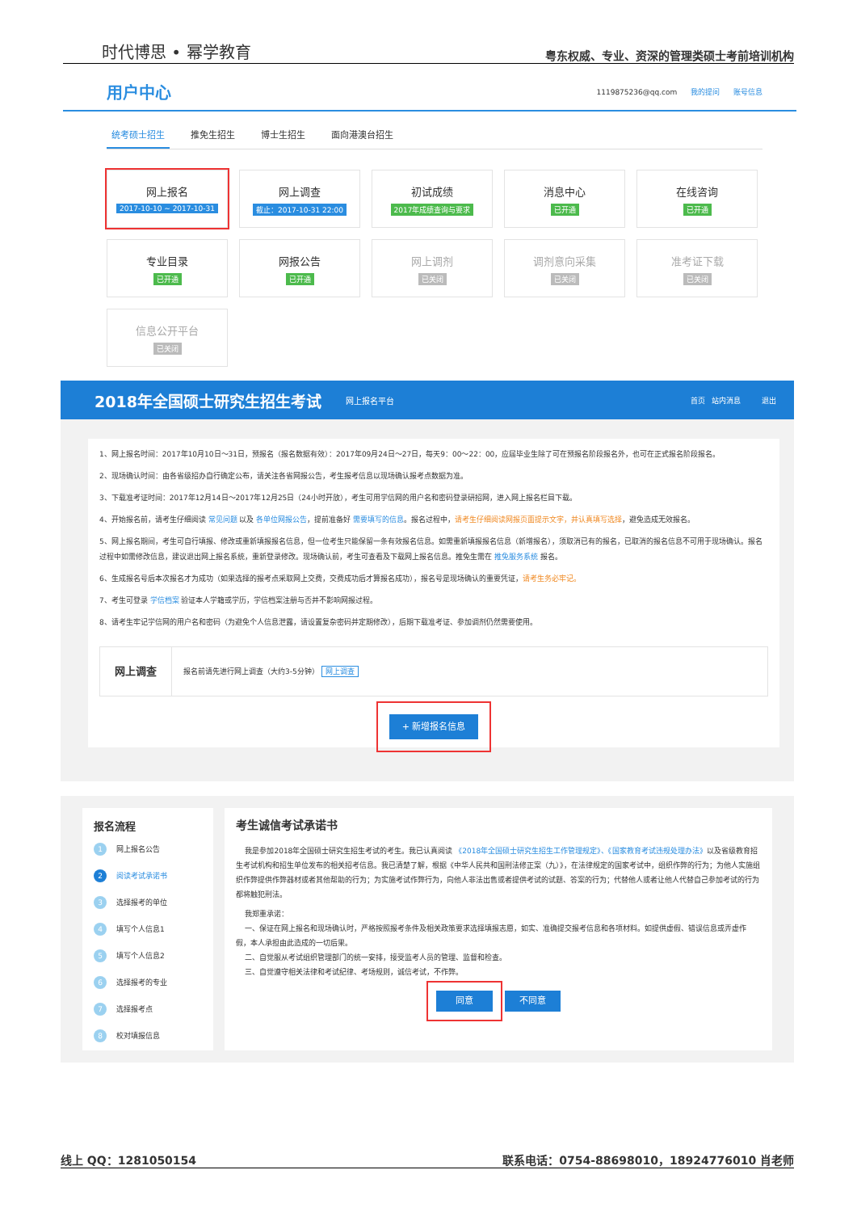时代博思 • 幂学教育
粤东权威、专业、资深的管理类硕士考前培训机构
用户中心
1119875236@qq.com 我的提问 账号信息
统考硕士招生 推免生招生 博士生招生 面向港澳台招生
网上报名
2017-10-10 ~ 2017-10-31
网上调查
截止：2017-10-31 22:00
初试成绩
2017年成绩查询与要求
消息中心
已开通
在线咨询
已开通
专业目录
已开通
网报公告
已开通
网上调剂
已关闭
调剂意向采集
已关闭
准考证下载
已关闭
信息公开平台
已关闭
2018年全国硕士研究生招生考试
网上报名平台 首页 站内消息 退出
1、网上报名时间：2017年10月10日～31日，预报名（报名数据有效）：2017年09月24日～27日，每天9：00～22：00，应届毕业生除了可在预报名阶段报名外，也可在正式报名阶段报名。
2、现场确认时间：由各省级招办自行确定公布，请关注各省网报公告，考生报考信息以现场确认报考点数据为准。
3、下载准考证时间：2017年12月14日～2017年12月25日（24小时开放），考生可用学信网的用户名和密码登录研招网，进入网上报名栏目下载。
4、开始报名前，请考生仔细阅读 常见问题 以及 各单位网报公告，提前准备好 需要填写的信息。报名过程中，请考生仔细阅读网报页面提示文字，并认真填写选择，避免造成无效报名。
5、网上报名期间，考生可自行填报、修改或重新填报报名信息，但一位考生只能保留一条有效报名信息。如需重新填报报名信息（新增报名），须取消已有的报名，已取消的报名信息不可用于现场确认。报名过程中如需修改信息，建议退出网上报名系统，重新登录修改。现场确认前，考生可查看及下载网上报名信息。推免生需在 推免服务系统 报名。
6、生成报名号后本次报名才为成功（如果选择的报考点采取网上交费，交费成功后才算报名成功），报名号是现场确认的重要凭证，请考生务必牢记。
7、考生可登录 学信档案 验证本人学籍或学历，学信档案注册与否并不影响网报过程。
8、请考生牢记学信网的用户名和密码（为避免个人信息泄露，请设置复杂密码并定期修改），后期下载准考证、参加调剂仍然需要使用。
网上调查 报名前请先进行网上调查（大约3-5分钟） 网上调查
+ 新增报名信息
报名流程
1 网上报名公告
2 阅读考试承诺书
3 选择报考的单位
4 填写个人信息1
5 填写个人信息2
6 选择报考的专业
7 选择报考点
8 校对填报信息
考生诚信考试承诺书
我是参加2018年全国硕士研究生招生考试的考生。我已认真阅读 《2018年全国硕士研究生招生工作管理规定》、《国家教育考试违规处理办法》以及省级教育招生考试机构和招生单位发布的相关招考信息。我已清楚了解，根据《中华人民共和国刑法修正案（九）》，在法律规定的国家考试中，组织作弊的行为；为他人实施组织作弊提供作弊器材或者其他帮助的行为；为实施考试作弊行为，向他人非法出售或者提供考试的试题、答案的行为；代替他人或者让他人代替自己参加考试的行为都将触犯刑法。
我郑重承诺：
一、保证在网上报名和现场确认时，严格按照报考条件及相关政策要求选择填报志愿，如实、准确提交报考信息和各项材料。如提供虚假、错误信息或弄虚作假，本人承担由此造成的一切后果。
二、自觉服从考试组织管理部门的统一安排，接受监考人员的管理、监督和检查。
三、自觉遵守相关法律和考试纪律、考场规则，诚信考试，不作弊。
同意 不同意
线上 QQ：1281050154 联系电话：0754-88698010，18924776010 肖老师